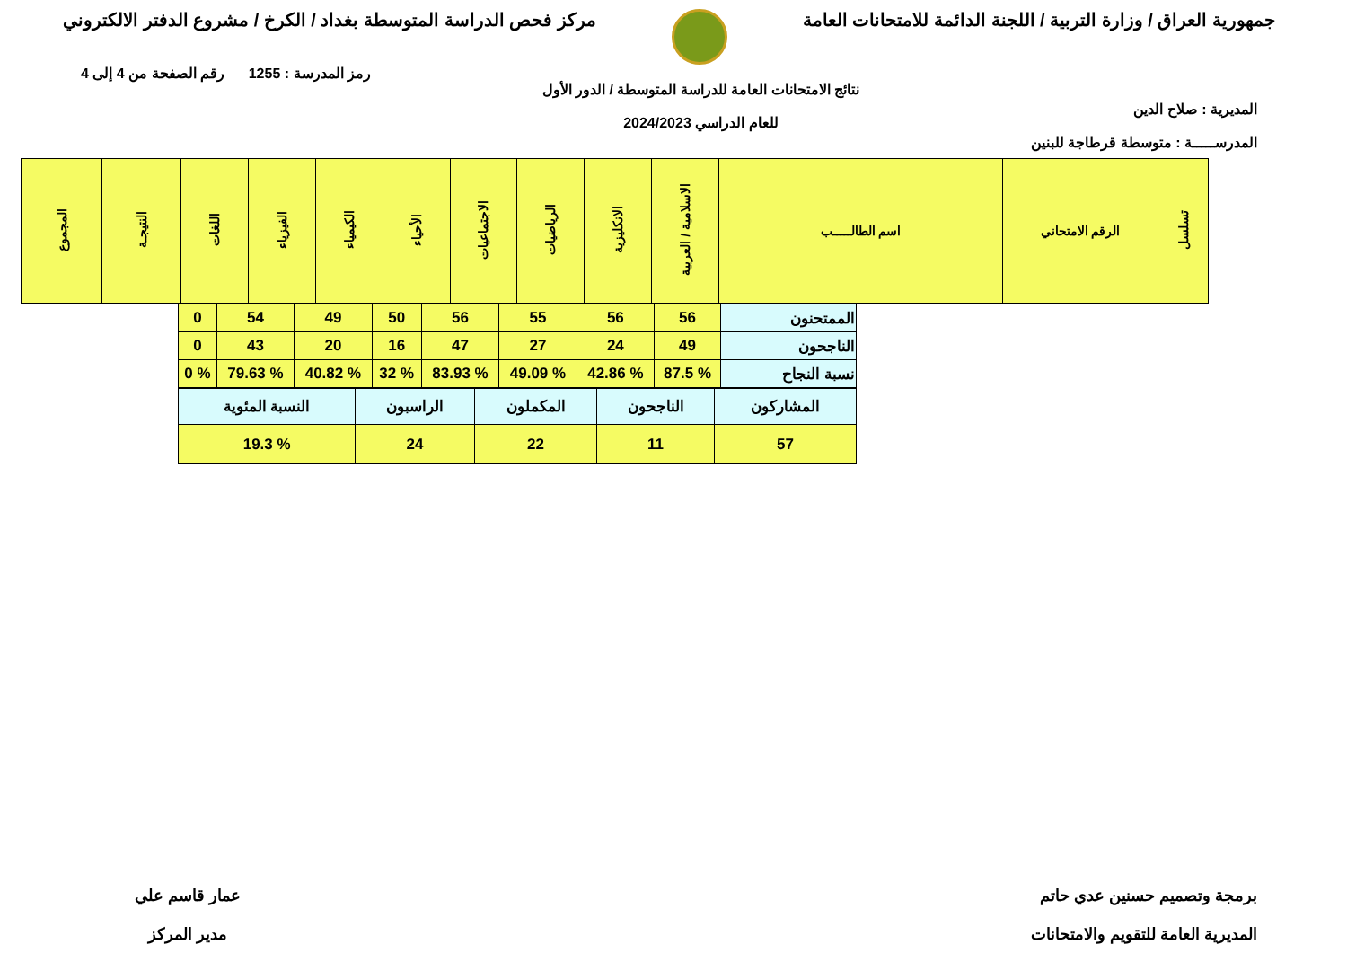جمهورية العراق / وزارة التربية / اللجنة الدائمة للامتحانات العامة
مركز فحص الدراسة المتوسطة بغداد / الكرخ / مشروع الدفتر الالكتروني
المديرية : صلاح الدين
المدرســـــة : متوسطة قرطاجة للبنين
نتائج الامتحانات العامة للدراسة المتوسطة / الدور الأول
للعام الدراسي 2024/2023
رمز المدرسة : 1255 رقم الصفحة من 4 إلى 4
| تسلسل | الرقم الامتحاني | اسم الطالـــــب | الاسلامية / العربية | الانكليزية | الرياضيات | الاجتماعيات | الأحياء | الكيمياء | الفيزياء | اللغات | النتيجـة | المجموع |
| --- | --- | --- | --- | --- | --- | --- | --- | --- | --- | --- | --- | --- |
| الممتحنون | 56 | 56 | 55 | 56 | 50 | 49 | 54 | 0 |
| الناجحون | 49 | 24 | 27 | 47 | 16 | 20 | 43 | 0 |
| نسبة النجاح | % 87.5 | % 42.86 | % 49.09 | % 83.93 | % 32 | % 40.82 | % 79.63 | % 0 |
| المشاركون | الناجحون | المكملون | الراسبون | النسبة المئوية |
| 57 | 11 | 22 | 24 | % 19.3 |
برمجة وتصميم حسنين عدي حاتم
المديرية العامة للتقويم والامتحانات
عمار قاسم علي
مدير المركز